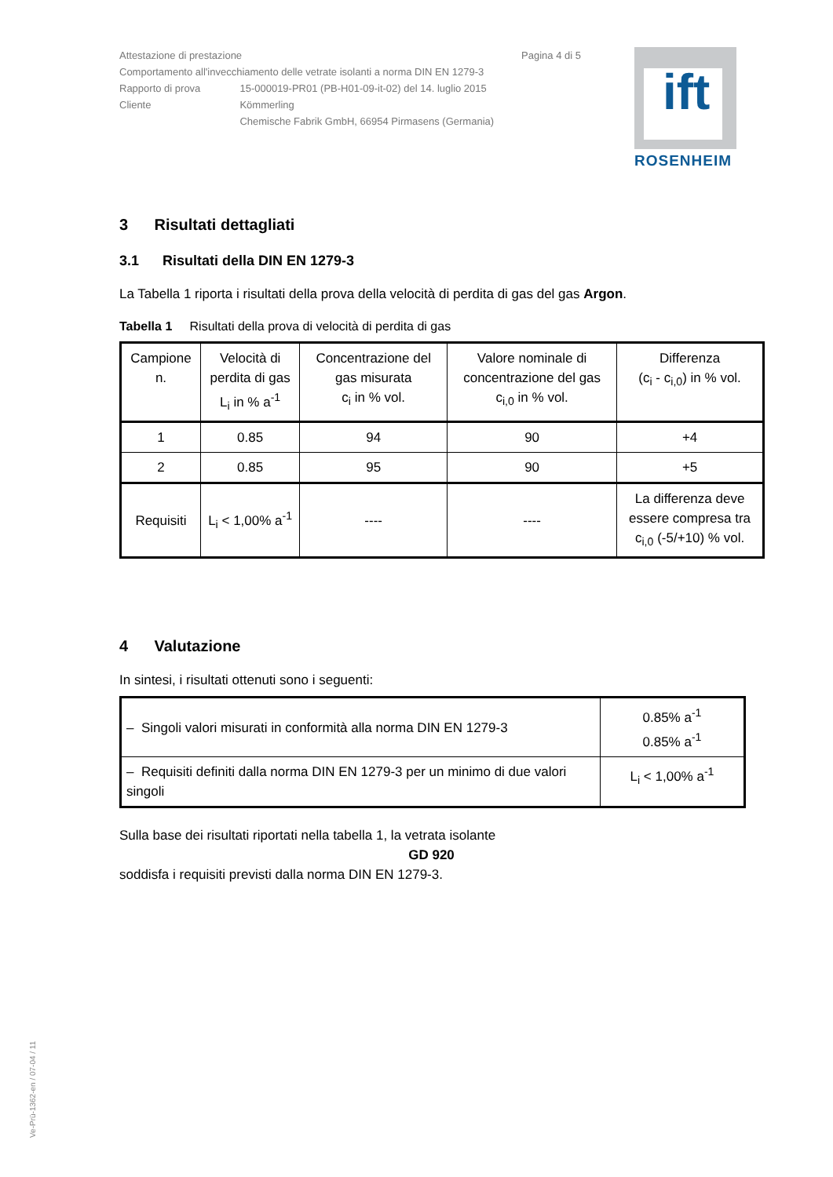ift
ROSENHEIM
| Attestazione di prestazione Pagina 4 di 5 | |
| Comportamento all'invecchiamento delle vetrate isolanti a norma DIN EN 1279-3 | |
| Rapporto di prova | 15-000019-PR01 (PB-H01-09-it-02) del 14. luglio 2015 |
| Cliente | Kömmerling Chemische Fabrik GmbH, 66954 Pirmasens (Germania) |
3 Risultati dettagliati
3.1 Risultati della DIN EN 1279-3
La Tabella 1 riporta i risultati della prova della velocità di perdita di gas del gas Argon.
Tabella 1 Risultati della prova di velocità di perdita di gas
| Campione n. | Velocità di perdita di gas L<sub>i</sub> in % a<sup>-1</sup> | Concentrazione del gas misurata c<sub>i</sub> in % vol. | Valore nominale di concentrazione del gas c<sub>i,0</sub> in % vol. | Differenza (c<sub>i</sub> - c<sub>i,0</sub>) in % vol. |
| 1 | 0.85 | 94 | 90 | +4 |
| 2 | 0.85 | 95 | 90 | +5 |
| Requisiti | L<sub>i</sub> < 1,00% a<sup>-1</sup> | ---- | ---- | La differenza deve essere compresa tra c<sub>i,0</sub> (-5/+10) % vol. |
4 Valutazione
In sintesi, i risultati ottenuti sono i seguenti:
| – Singoli valori misurati in conformità alla norma DIN EN 1279-3 | 0.85% a<sup>-1</sup> 0.85% a<sup>-1</sup> |
| – Requisiti definiti dalla norma DIN EN 1279-3 per un minimo di due valori singoli | L<sub>i</sub> < 1,00% a<sup>-1</sup> |
Sulla base dei risultati riportati nella tabella 1, la vetrata isolante
GD 920
soddisfa i requisiti previsti dalla norma DIN EN 1279-3.
Ve-Prü-1362-en / 07-04 / 11